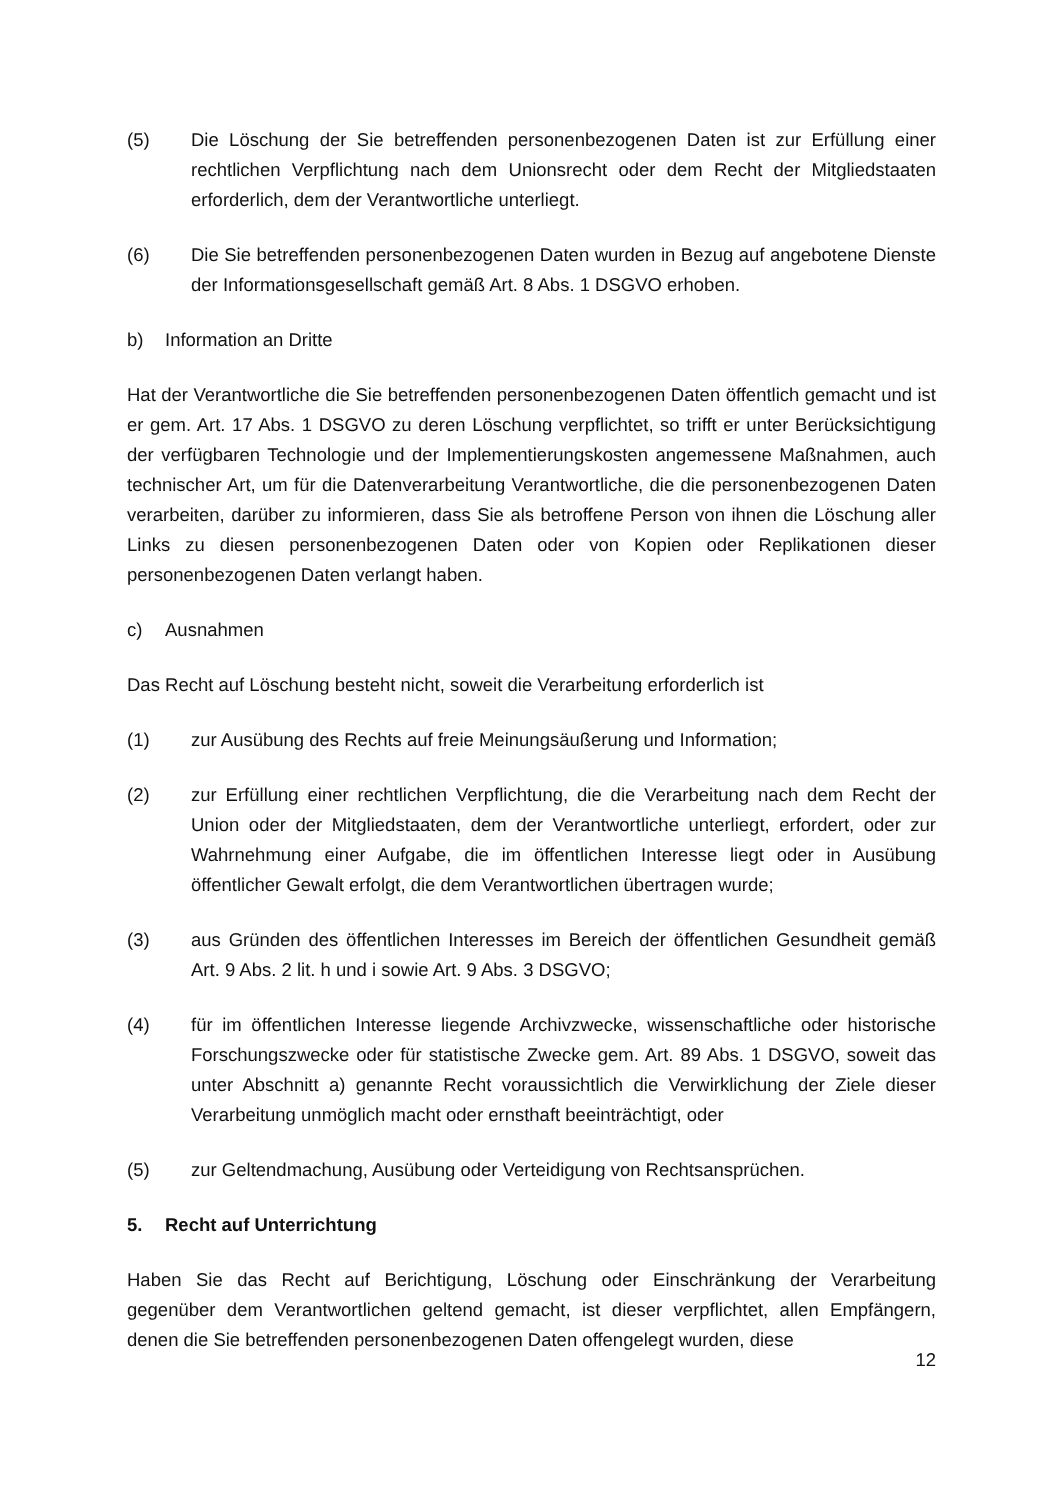(5) Die Löschung der Sie betreffenden personenbezogenen Daten ist zur Erfüllung einer rechtlichen Verpflichtung nach dem Unionsrecht oder dem Recht der Mitgliedstaaten erforderlich, dem der Verantwortliche unterliegt.
(6) Die Sie betreffenden personenbezogenen Daten wurden in Bezug auf angebotene Dienste der Informationsgesellschaft gemäß Art. 8 Abs. 1 DSGVO erhoben.
b) Information an Dritte
Hat der Verantwortliche die Sie betreffenden personenbezogenen Daten öffentlich gemacht und ist er gem. Art. 17 Abs. 1 DSGVO zu deren Löschung verpflichtet, so trifft er unter Berücksichtigung der verfügbaren Technologie und der Implementierungskosten angemessene Maßnahmen, auch technischer Art, um für die Datenverarbeitung Verantwortliche, die die personenbezogenen Daten verarbeiten, darüber zu informieren, dass Sie als betroffene Person von ihnen die Löschung aller Links zu diesen personenbezogenen Daten oder von Kopien oder Replikationen dieser personenbezogenen Daten verlangt haben.
c) Ausnahmen
Das Recht auf Löschung besteht nicht, soweit die Verarbeitung erforderlich ist
(1) zur Ausübung des Rechts auf freie Meinungsäußerung und Information;
(2) zur Erfüllung einer rechtlichen Verpflichtung, die die Verarbeitung nach dem Recht der Union oder der Mitgliedstaaten, dem der Verantwortliche unterliegt, erfordert, oder zur Wahrnehmung einer Aufgabe, die im öffentlichen Interesse liegt oder in Ausübung öffentlicher Gewalt erfolgt, die dem Verantwortlichen übertragen wurde;
(3) aus Gründen des öffentlichen Interesses im Bereich der öffentlichen Gesundheit gemäß Art. 9 Abs. 2 lit. h und i sowie Art. 9 Abs. 3 DSGVO;
(4) für im öffentlichen Interesse liegende Archivzwecke, wissenschaftliche oder historische Forschungszwecke oder für statistische Zwecke gem. Art. 89 Abs. 1 DSGVO, soweit das unter Abschnitt a) genannte Recht voraussichtlich die Verwirklichung der Ziele dieser Verarbeitung unmöglich macht oder ernsthaft beeinträchtigt, oder
(5) zur Geltendmachung, Ausübung oder Verteidigung von Rechtsansprüchen.
5. Recht auf Unterrichtung
Haben Sie das Recht auf Berichtigung, Löschung oder Einschränkung der Verarbeitung gegenüber dem Verantwortlichen geltend gemacht, ist dieser verpflichtet, allen Empfängern, denen die Sie betreffenden personenbezogenen Daten offengelegt wurden, diese
12